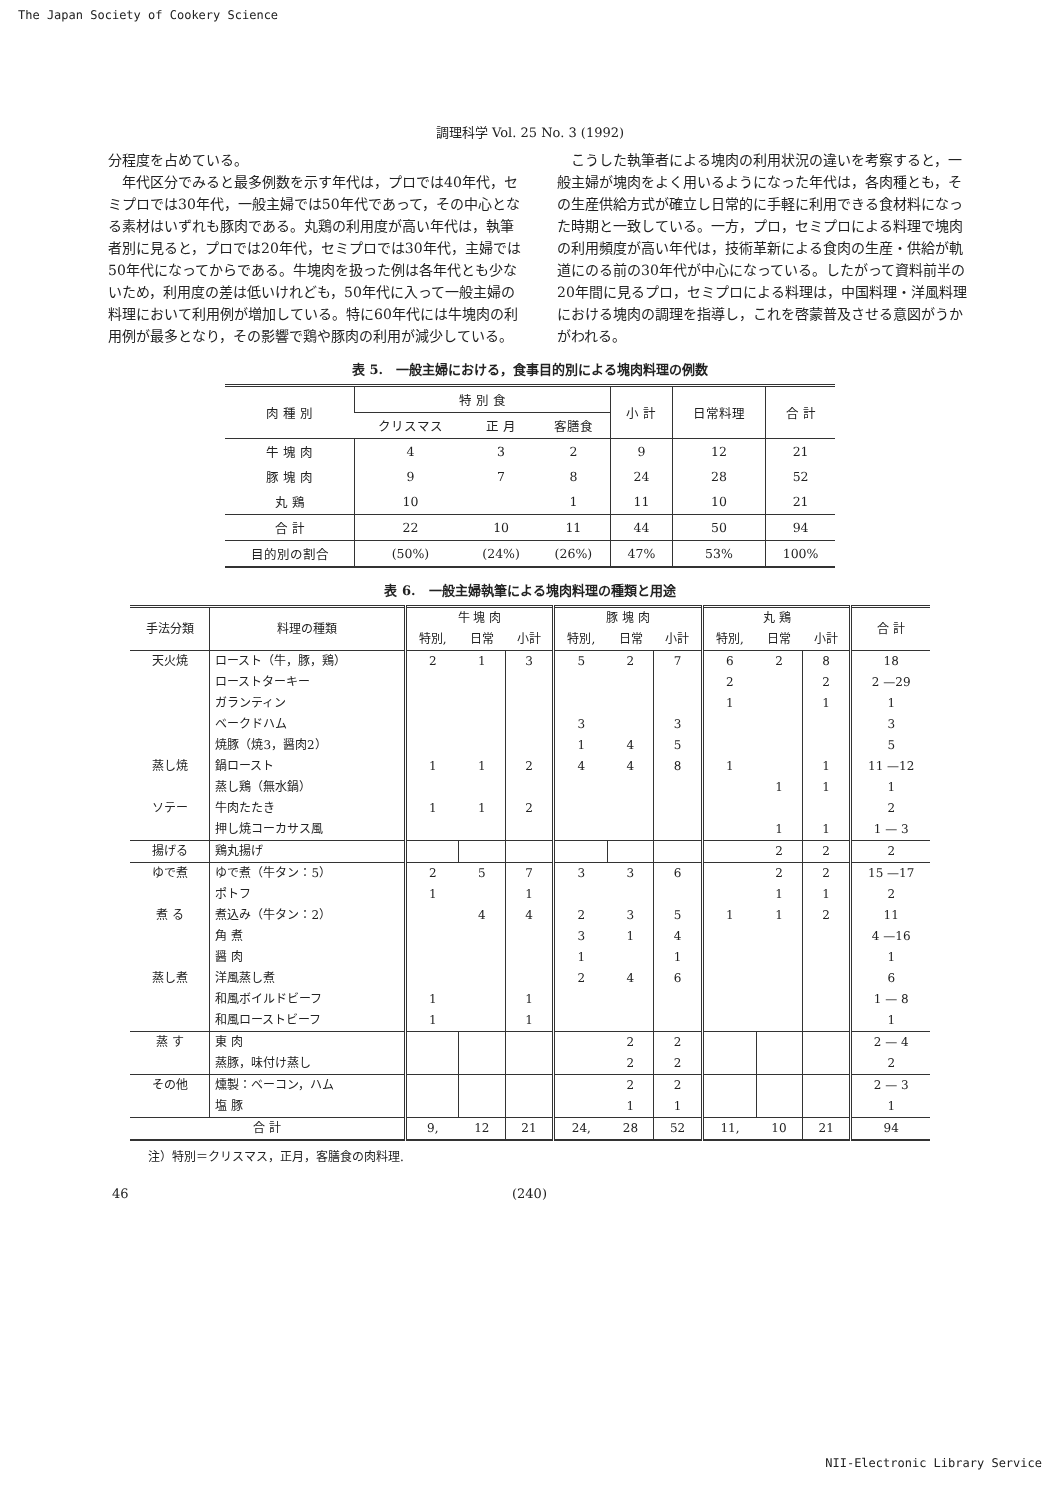The Japan Society of Cookery Science
調理科学 Vol. 25 No. 3 (1992)
分程度を占めている。
　年代区分でみると最多例数を示す年代は，プロでは40年代，セミプロでは30年代，一般主婦では50年代であって，その中心となる素材はいずれも豚肉である。丸鶏の利用度が高い年代は，執筆者別に見ると，プロでは20年代，セミプロでは30年代，主婦では50年代になってからである。牛塊肉を扱った例は各年代とも少ないため，利用度の差は低いけれども，50年代に入って一般主婦の料理において利用例が増加している。特に60年代には牛塊肉の利用例が最多となり，その影響で鶏や豚肉の利用が減少している。
　こうした執筆者による塊肉の利用状況の違いを考察すると，一般主婦が塊肉をよく用いるようになった年代は，各肉種とも，その生産供給方式が確立し日常的に手軽に利用できる食材料になった時期と一致している。一方，プロ，セミプロによる料理で塊肉の利用頻度が高い年代は，技術革新による食肉の生産・供給が軌道にのる前の30年代が中心になっている。したがって資料前半の20年間に見るプロ，セミプロによる料理は，中国料理・洋風料理における塊肉の調理を指導し，これを啓蒙普及させる意図がうかがわれる。
表 5.　一般主婦における，食事目的別による塊肉料理の例数
| 肉 種 別 | 特 別 食 | | | 小 計 | 日常料理 | 合 計 |
| --- | --- | --- | --- | --- | --- | --- |
| | クリスマス | 正 月 | 客膳食 | | | |
| 牛 塊 肉 | 4 | 3 | 2 | 9 | 12 | 21 |
| 豚 塊 肉 | 9 | 7 | 8 | 24 | 28 | 52 |
| 丸 鶏 | 10 | | 1 | 11 | 10 | 21 |
| 合 計 | 22 | 10 | 11 | 44 | 50 | 94 |
| 目的別の割合 | (50%) | (24%) | (26%) | 47% | 53% | 100% |
表 6.　一般主婦執筆による塊肉料理の種類と用途
| 手法分類 | 料理の種類 | 牛 塊 肉 | | | 豚 塊 肉 | | | 丸 鶏 | | | 合 計 |
| --- | --- | --- | --- | --- | --- | --- | --- | --- | --- | --- | --- |
| | | 特別, | 日常 | 小計 | 特別, | 日常 | 小計 | 特別, | 日常 | 小計 | |
| 天火焼 | ロースト（牛，豚，鶏） | 2 | 1 | 3 | 5 | 2 | 7 | 6 | 2 | 8 | 18 |
| | ローストターキー | | | | | | | 2 | | 2 | 2 —29 |
| | ガランティン | | | | | | | 1 | | 1 | 1 |
| | ベークドハム | | | | 3 | | 3 | | | | 3 |
| | 焼豚（焼3，醤肉2） | | | | 1 | 4 | 5 | | | | 5 |
| 蒸し焼 | 鍋ロースト | 1 | 1 | 2 | 4 | 4 | 8 | 1 | | 1 | 11 —12 |
| | 蒸し鶏（無水鍋） | | | | | | | | 1 | 1 | 1 |
| ソテー | 牛肉たたき | 1 | 1 | 2 | | | | | | | 2 |
| | 押し焼コーカサス風 | | | | | | | | 1 | 1 | 1 — 3 |
| 揚げる | 鶏丸揚げ | | | | | | | | 2 | 2 | 2 |
| ゆで煮 | ゆで煮（牛タン：5） | 2 | 5 | 7 | 3 | 3 | 6 | | 2 | 2 | 15 —17 |
| | ポトフ | 1 | | 1 | | | | | 1 | 1 | 2 |
| 煮 る | 煮込み（牛タン：2） | | 4 | 4 | 2 | 3 | 5 | 1 | 1 | 2 | 11 |
| | 角 煮 | | | | 3 | 1 | 4 | | | | 4 —16 |
| | 醤 肉 | | | | 1 | | 1 | | | | 1 |
| 蒸し煮 | 洋風蒸し煮 | | | | 2 | 4 | 6 | | | | 6 |
| | 和風ボイルドビーフ | 1 | | 1 | | | | | | | 1 — 8 |
| | 和風ローストビーフ | 1 | | 1 | | | | | | | 1 |
| 蒸 す | 東 肉 | | | | | 2 | 2 | | | | 2 — 4 |
| | 蒸豚，味付け蒸し | | | | | 2 | 2 | | | | 2 |
| その他 | 燻製：ベーコン，ハム | | | | | 2 | 2 | | | | 2 — 3 |
| | 塩 豚 | | | | | 1 | 1 | | | | 1 |
| 合 計 | | 9, | 12 | 21 | 24, | 28 | 52 | 11, | 10 | 21 | 94 |
注）特別＝クリスマス，正月，客膳食の肉料理.
46 (240)
NII-Electronic Library Service